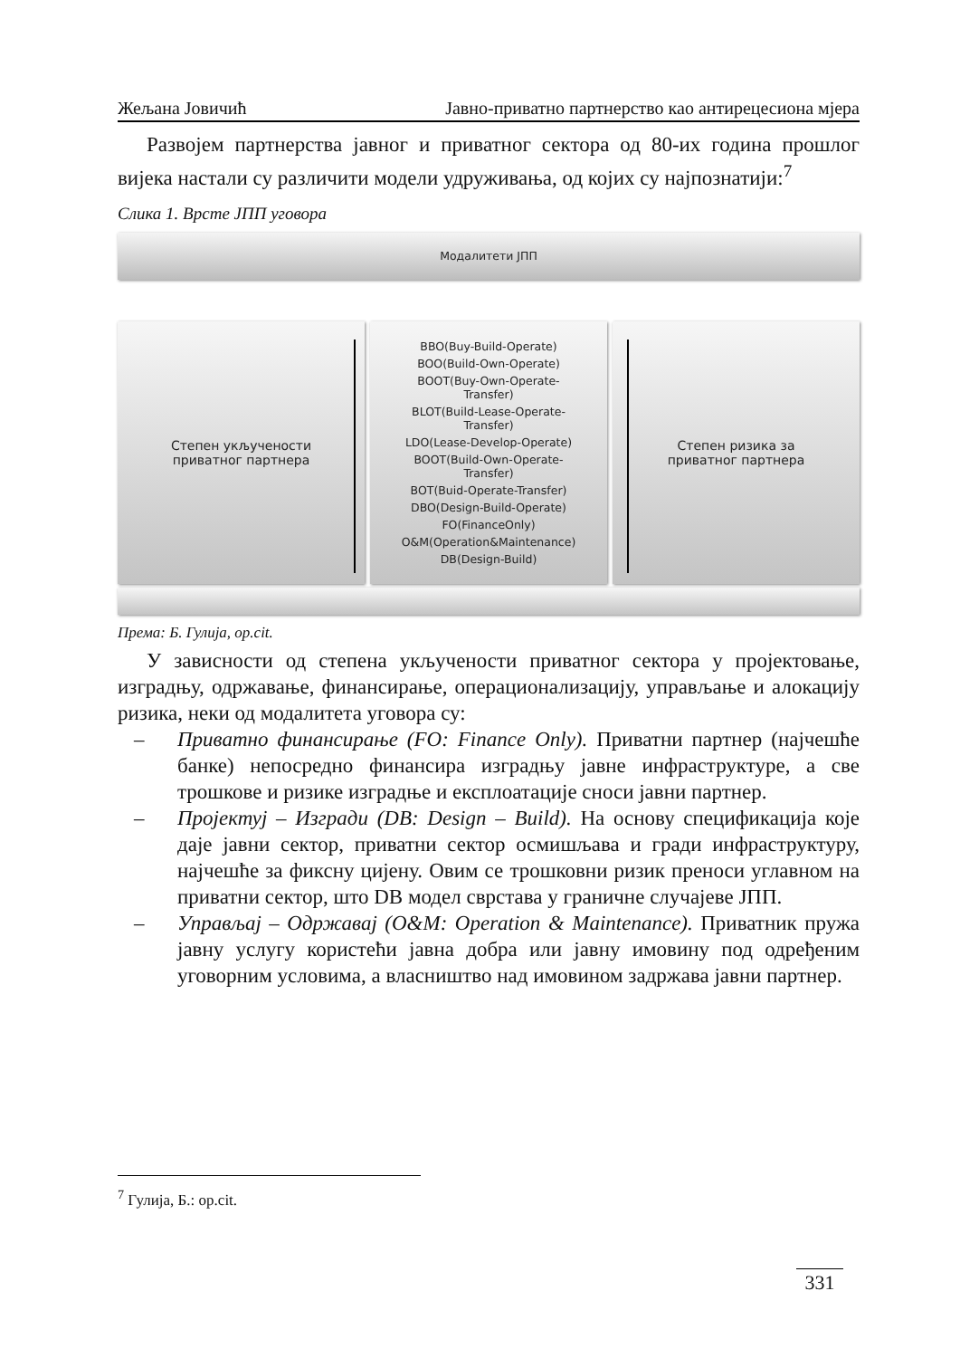Жељана Јовичић Јавно-приватно партнерство као антирецесиона мјера
Развојем партнерства јавног и приватног сектора од 80-их година прошлог вијека настали су различити модели удруживања, од којих су најпознатији:<sup>7</sup>
Слика 1. Врсте ЈПП уговора
Модалитети ЈПП
Степен укључености
приватног партнера
BBO(Buy-Build-Operate)
BOO(Build-Own-Operate)
BOOT(Buy-Own-Operate-
Transfer)
BLOT(Build-Lease-Operate-
Transfer)
LDO(Lease-Develop-Operate)
BOOT(Build-Own-Operate-
Transfer)
BOT(Buid-Operate-Transfer)
DBO(Design-Build-Operate)
FO(FinanceOnly)
O&M(Operation&Maintenance)
DB(Design-Build)
Степен ризика за
приватног партнера
Према: Б. Гулија, op.cit.
У зависности од степена укључености приватног сектора у пројектовање, изградњу, одржавање, финансирање, операционализацију, управљање и алокацију ризика, неки од модалитета уговора су:
– Приватно финансирање (FO: Finance Only). Приватни партнер (најчешће банке) непосредно финансира изградњу јавне инфраструктуре, а све трошкове и ризике изградње и експлоатације сноси јавни партнер.
– Пројектуј – Изгради (DB: Design – Build). На основу спецификација које даје јавни сектор, приватни сектор осмишљава и гради инфраструктуру, најчешће за фиксну цијену. Овим се трошковни ризик преноси углавном на приватни сектор, што DB модел сврстава у граничне случајеве ЈПП.
– Управљај – Одржавај (O&M: Operation & Maintenance). Приватник пружа јавну услугу користећи јавна добра или јавну имовину под одређеним уговорним условима, а власништво над имовином задржава јавни партнер.
<sup>7</sup> Гулија, Б.: op.cit.
331